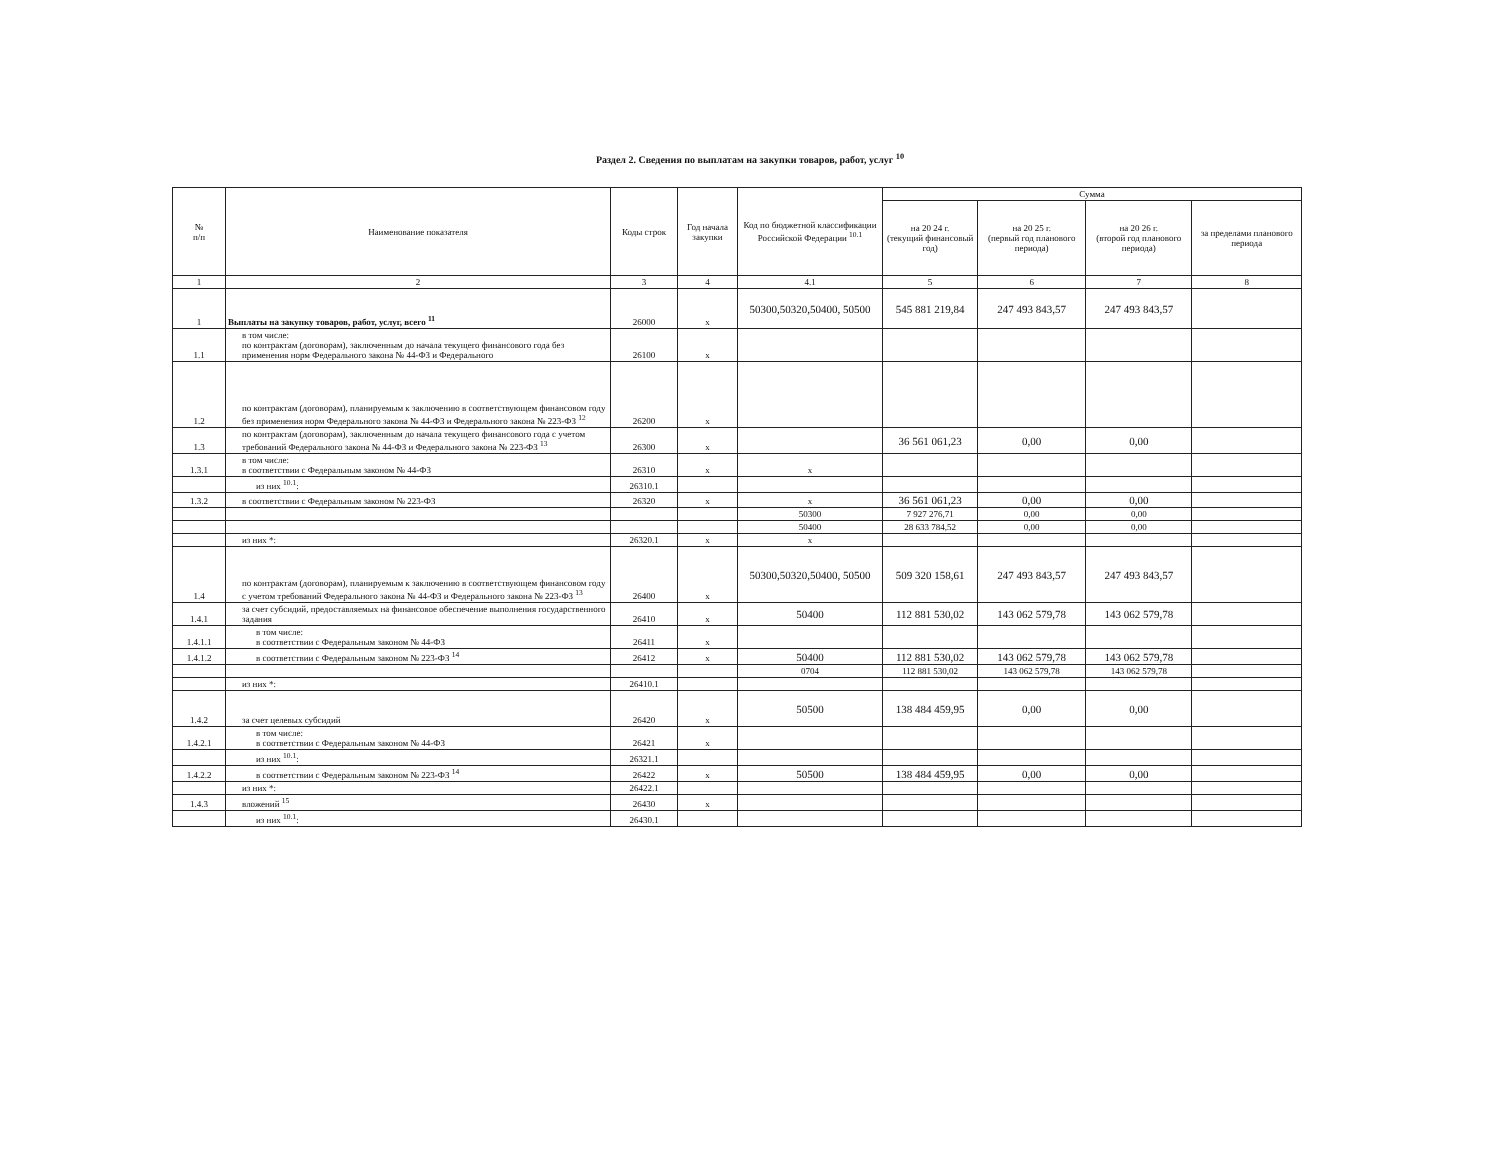Раздел 2. Сведения по выплатам на закупки товаров, работ, услуг <sup>10</sup>
| № п/п | Наименование показателя | Коды строк | Год начала закупки | Код по бюджетной классификации Российской Федерации <sup>10.1</sup> | Сумма | | | |
| --- | --- | --- | --- | --- | --- | --- | --- | --- |
| | | | | | на 20 24 г. (текущий финансовый год) | на 20 25 г. (первый год планового периода) | на 20 26 г. (второй год планового периода) | за пределами планового периода |
| 1 | 2 | 3 | 4 | 4.1 | 5 | 6 | 7 | 8 |
| 1 | Выплаты на закупку товаров, работ, услуг, всего <sup>11</sup> | 26000 | x | 50300,50320,50400, 50500 | 545 881 219,84 | 247 493 843,57 | 247 493 843,57 | |
| 1.1 | в том числе: по контрактам (договорам), заключенным до начала текущего финансового года без применения норм Федерального закона № 44-ФЗ и Федерального | 26100 | x | | | | | |
| 1.2 | по контрактам (договорам), планируемым к заключению в соответствующем финансовом году без применения норм Федерального закона № 44-ФЗ и Федерального закона № 223-ФЗ <sup>12</sup> | 26200 | x | | | | | |
| 1.3 | по контрактам (договорам), заключенным до начала текущего финансового года с учетом требований Федерального закона № 44-ФЗ и Федерального закона № 223-ФЗ <sup>13</sup> | 26300 | x | | 36 561 061,23 | 0,00 | 0,00 | |
| 1.3.1 | в том числе: в соответствии с Федеральным законом № 44-ФЗ | 26310 | x | x | | | | |
| | из них <sup>10.1</sup>: | 26310.1 | | | | | | |
| 1.3.2 | в соответствии с Федеральным законом № 223-ФЗ | 26320 | x | x | 36 561 061,23 | 0,00 | 0,00 | |
| | | | | 50300 | 7 927 276,71 | 0,00 | 0,00 | |
| | | | | 50400 | 28 633 784,52 | 0,00 | 0,00 | |
| | из них *: | 26320.1 | x | x | | | | |
| 1.4 | по контрактам (договорам), планируемым к заключению в соответствующем финансовом году с учетом требований Федерального закона № 44-ФЗ и Федерального закона № 223-ФЗ <sup>13</sup> | 26400 | x | 50300,50320,50400, 50500 | 509 320 158,61 | 247 493 843,57 | 247 493 843,57 | |
| 1.4.1 | за счет субсидий, предоставляемых на финансовое обеспечение выполнения государственного задания | 26410 | x | 50400 | 112 881 530,02 | 143 062 579,78 | 143 062 579,78 | |
| 1.4.1.1 | в том числе: в соответствии с Федеральным законом № 44-ФЗ | 26411 | x | | | | | |
| 1.4.1.2 | в соответствии с Федеральным законом № 223-ФЗ <sup>14</sup> | 26412 | x | 50400 | 112 881 530,02 | 143 062 579,78 | 143 062 579,78 | |
| | | | | 0704 | 112 881 530,02 | 143 062 579,78 | 143 062 579,78 | |
| | из них *: | 26410.1 | | | | | | |
| 1.4.2 | за счет целевых субсидий | 26420 | x | 50500 | 138 484 459,95 | 0,00 | 0,00 | |
| 1.4.2.1 | в том числе: в соответствии с Федеральным законом № 44-ФЗ | 26421 | x | | | | | |
| | из них <sup>10.1</sup>: | 26321.1 | | | | | | |
| 1.4.2.2 | в соответствии с Федеральным законом № 223-ФЗ <sup>14</sup> | 26422 | x | 50500 | 138 484 459,95 | 0,00 | 0,00 | |
| | из них *: | 26422.1 | | | | | | |
| 1.4.3 | вложений <sup>15</sup> | 26430 | x | | | | | |
| | из них <sup>10.1</sup>: | 26430.1 | | | | | | |